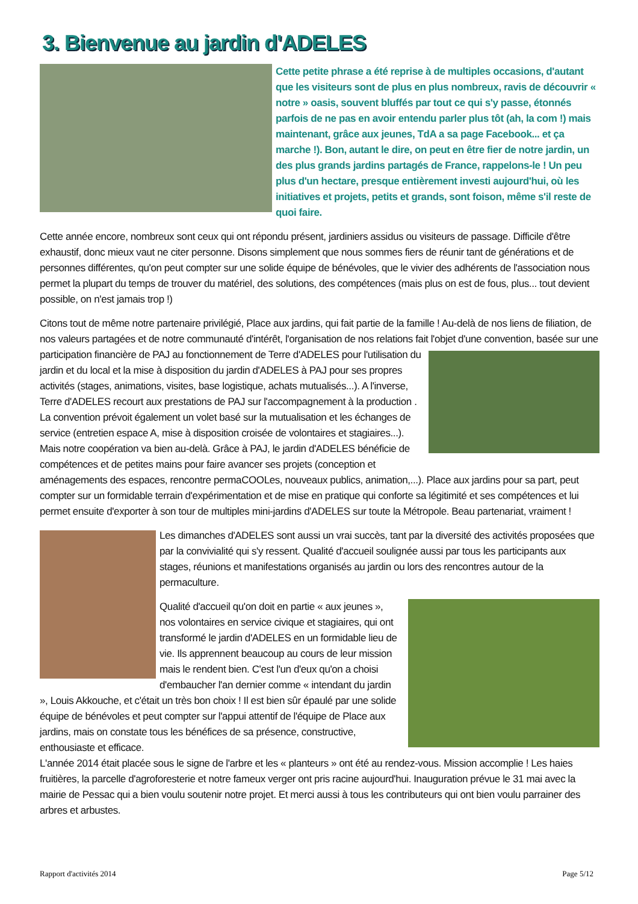3. Bienvenue au jardin d'ADELES
Cette petite phrase a été reprise à de multiples occasions, d'autant que les visiteurs sont de plus en plus nombreux, ravis de découvrir « notre » oasis, souvent bluffés par tout ce qui s'y passe, étonnés parfois de ne pas en avoir entendu parler plus tôt (ah, la com !) mais maintenant, grâce aux jeunes, TdA a sa page Facebook... et ça marche !). Bon, autant le dire, on peut en être fier de notre jardin, un des plus grands jardins partagés de France, rappelons-le ! Un peu plus d'un hectare, presque entièrement investi aujourd'hui, où les initiatives et projets, petits et grands, sont foison, même s'il reste de quoi faire.
Cette année encore, nombreux sont ceux qui ont répondu présent, jardiniers assidus ou visiteurs de passage. Difficile d'être exhaustif, donc mieux vaut ne citer personne. Disons simplement que nous sommes fiers de réunir tant de générations et de personnes différentes, qu'on peut compter sur une solide équipe de bénévoles, que le vivier des adhérents de l'association nous permet la plupart du temps de trouver du matériel, des solutions, des compétences (mais plus on est de fous, plus... tout devient possible, on n'est jamais trop !)
Citons tout de même notre partenaire privilégié, Place aux jardins, qui fait partie de la famille ! Au-delà de nos liens de filiation, de nos valeurs partagées et de notre communauté d'intérêt, l'organisation de nos relations fait l'objet d'une convention, basée sur une participation financière de PAJ au fonctionnement de Terre d'ADELES pour l'utilisation du jardin et du local et la mise à disposition du jardin d'ADELES à PAJ pour ses propres activités (stages, animations, visites, base logistique, achats mutualisés...). A l'inverse, Terre d'ADELES recourt aux prestations de PAJ sur l'accompagnement à la production . La convention prévoit également un volet basé sur la mutualisation et les échanges de service (entretien espace A, mise à disposition croisée de volontaires et stagiaires...). Mais notre coopération va bien au-delà. Grâce à PAJ, le jardin d'ADELES bénéficie de compétences et de petites mains pour faire avancer ses projets (conception et aménagements des espaces, rencontre permaCOOLes, nouveaux publics, animation,...). Place aux jardins pour sa part, peut compter sur un formidable terrain d'expérimentation et de mise en pratique qui conforte sa légitimité et ses compétences et lui permet ensuite d'exporter à son tour de multiples mini-jardins d'ADELES sur toute la Métropole. Beau partenariat, vraiment !
Les dimanches d'ADELES sont aussi un vrai succès, tant par la diversité des activités proposées que par la convivialité qui s'y ressent. Qualité d'accueil soulignée aussi par tous les participants aux stages, réunions et manifestations organisés au jardin ou lors des rencontres autour de la permaculture.
Qualité d'accueil qu'on doit en partie « aux jeunes », nos volontaires en service civique et stagiaires, qui ont transformé le jardin d'ADELES en un formidable lieu de vie. Ils apprennent beaucoup au cours de leur mission mais le rendent bien. C'est l'un d'eux qu'on a choisi d'embaucher l'an dernier comme « intendant du jardin », Louis Akkouche, et c'était un très bon choix ! Il est bien sûr épaulé par une solide équipe de bénévoles et peut compter sur l'appui attentif de l'équipe de Place aux jardins, mais on constate tous les bénéfices de sa présence, constructive, enthousiaste et efficace.
L'année 2014 était placée sous le signe de l'arbre et les « planteurs » ont été au rendez-vous. Mission accomplie ! Les haies fruitières, la parcelle d'agroforesterie et notre fameux verger ont pris racine aujourd'hui. Inauguration prévue le 31 mai avec la mairie de Pessac qui a bien voulu soutenir notre projet. Et merci aussi à tous les contributeurs qui ont bien voulu parrainer des arbres et arbustes.
Rapport d'activités 2014 Page 5/12